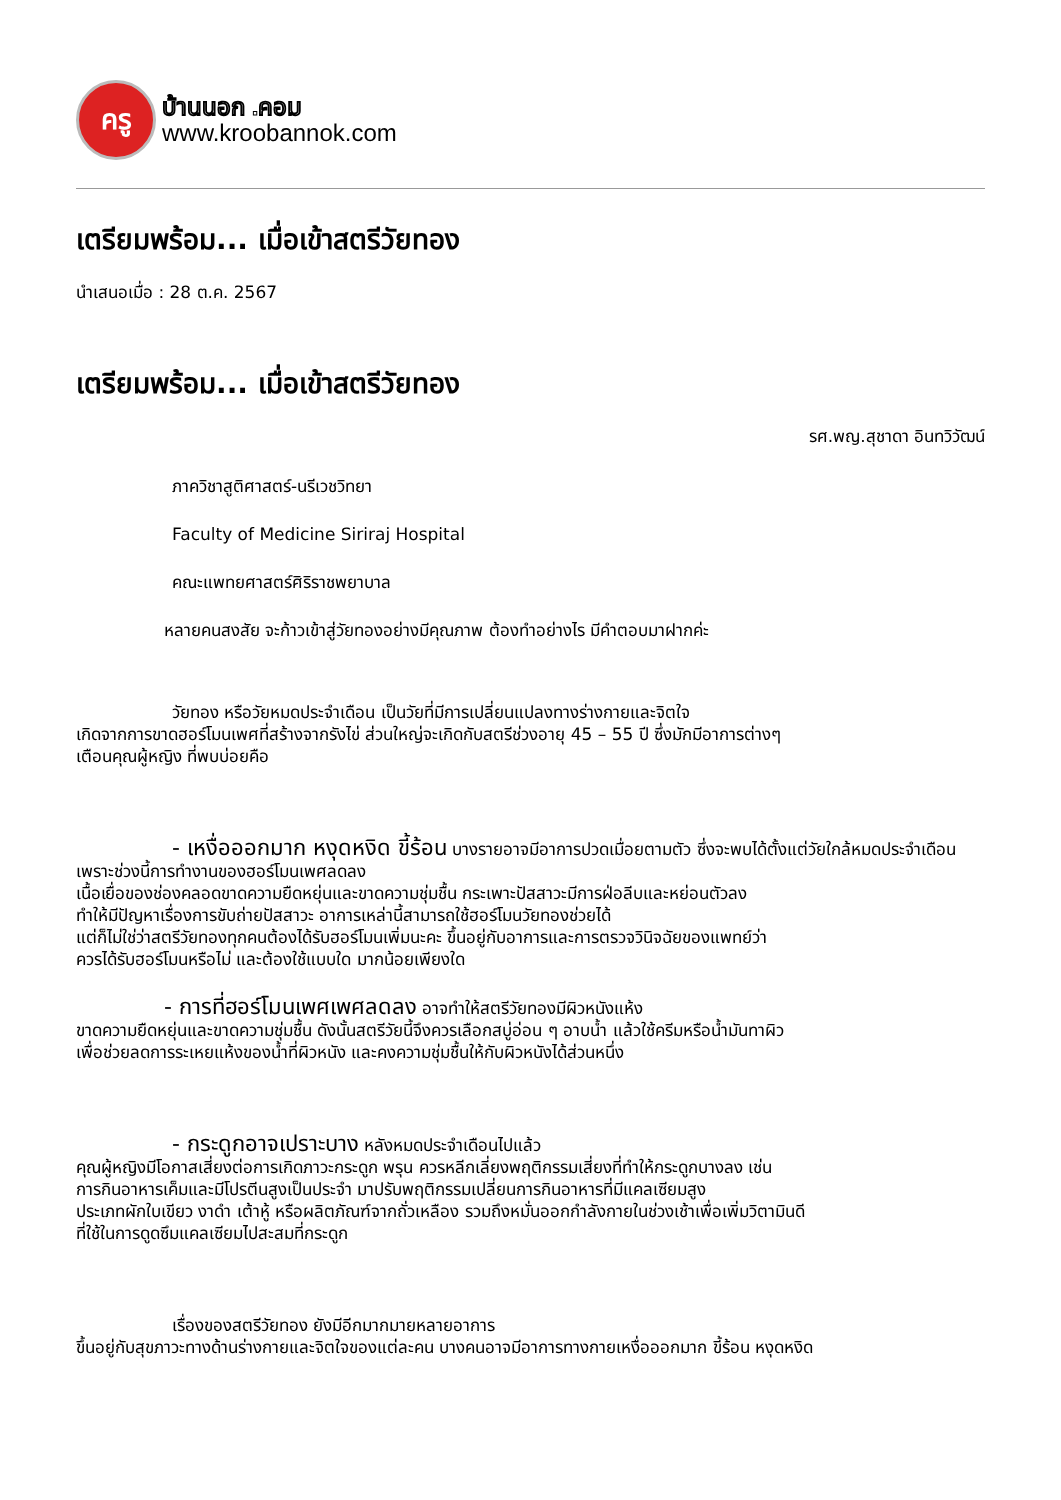ครู
บ้านนอก .คอม
www.kroobannok.com
เตรียมพร้อม... เมื่อเข้าสตรีวัยทอง
นำเสนอเมื่อ : 28 ต.ค. 2567
เตรียมพร้อม... เมื่อเข้าสตรีวัยทอง
รศ.พญ.สุชาดา อินทวิวัฒน์
ภาควิชาสูติศาสตร์-นรีเวชวิทยา
Faculty of Medicine Siriraj Hospital
คณะแพทยศาสตร์ศิริราชพยาบาล
หลายคนสงสัย จะก้าวเข้าสู่วัยทองอย่างมีคุณภาพ ต้องทำอย่างไร มีคำตอบมาฝากค่ะ
วัยทอง หรือวัยหมดประจำเดือน เป็นวัยที่มีการเปลี่ยนแปลงทางร่างกายและจิตใจ
เกิดจากการขาดฮอร์โมนเพศที่สร้างจากรังไข่ ส่วนใหญ่จะเกิดกับสตรีช่วงอายุ 45 – 55 ปี ซึ่งมักมีอาการต่างๆ
เตือนคุณผู้หญิง ที่พบบ่อยคือ
- เหงื่อออกมาก หงุดหงิด ขี้ร้อน บางรายอาจมีอาการปวดเมื่อยตามตัว ซึ่งจะพบได้ตั้งแต่วัยใกล้หมดประจำเดือน เพราะช่วงนี้การทำงานของฮอร์โมนเพศลดลง
เนื้อเยื่อของช่องคลอดขาดความยืดหยุ่นและขาดความชุ่มชื้น กระเพาะปัสสาวะมีการฝ่อลีบและหย่อนตัวลง
ทำให้มีปัญหาเรื่องการขับถ่ายปัสสาวะ อาการเหล่านี้สามารถใช้ฮอร์โมนวัยทองช่วยได้
แต่ก็ไม่ใช่ว่าสตรีวัยทองทุกคนต้องได้รับฮอร์โมนเพิ่มนะคะ ขึ้นอยู่กับอาการและการตรวจวินิจฉัยของแพทย์ว่า
ควรได้รับฮอร์โมนหรือไม่ และต้องใช้แบบใด มากน้อยเพียงใด
- การที่ฮอร์โมนเพศเพศลดลง อาจทำให้สตรีวัยทองมีผิวหนังแห้ง
ขาดความยืดหยุ่นและขาดความชุ่มชื้น ดังนั้นสตรีวัยนี้จึงควรเลือกสบู่อ่อน ๆ อาบน้ำ แล้วใช้ครีมหรือน้ำมันทาผิว
เพื่อช่วยลดการระเหยแห้งของน้ำที่ผิวหนัง และคงความชุ่มชื้นให้กับผิวหนังได้ส่วนหนึ่ง
- กระดูกอาจเปราะบาง หลังหมดประจำเดือนไปแล้ว
คุณผู้หญิงมีโอกาสเสี่ยงต่อการเกิดภาวะกระดูก พรุน ควรหลีกเลี่ยงพฤติกรรมเสี่ยงที่ทำให้กระดูกบางลง เช่น
การกินอาหารเค็มและมีโปรตีนสูงเป็นประจำ มาปรับพฤติกรรมเปลี่ยนการกินอาหารที่มีแคลเซียมสูง
ประเภทผักใบเขียว งาดำ เต้าหู้ หรือผลิตภัณฑ์จากถั่วเหลือง รวมถึงหมั่นออกกำลังกายในช่วงเช้าเพื่อเพิ่มวิตามินดี
ที่ใช้ในการดูดซึมแคลเซียมไปสะสมที่กระดูก
เรื่องของสตรีวัยทอง ยังมีอีกมากมายหลายอาการ
ขึ้นอยู่กับสุขภาวะทางด้านร่างกายและจิตใจของแต่ละคน บางคนอาจมีอาการทางกายเหงื่อออกมาก ขี้ร้อน หงุดหงิด